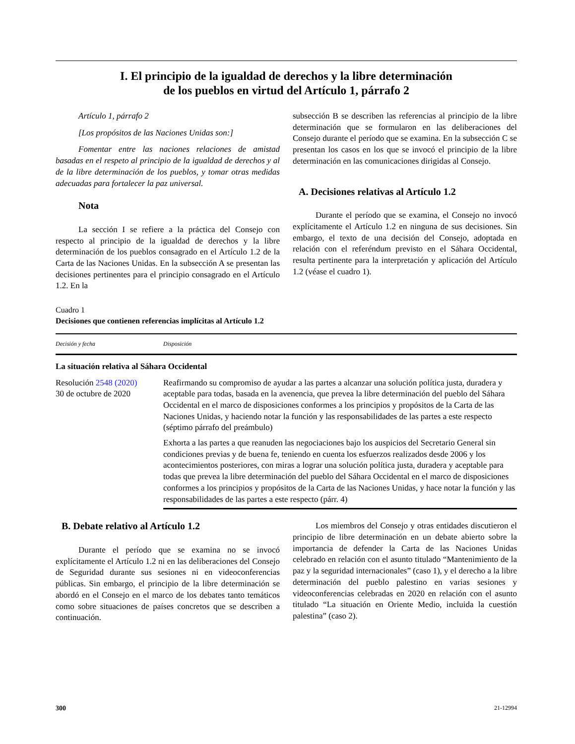I. El principio de la igualdad de derechos y la libre determinación
de los pueblos en virtud del Artículo 1, párrafo 2
Artículo 1, párrafo 2
[Los propósitos de las Naciones Unidas son:]
Fomentar entre las naciones relaciones de amistad basadas en el respeto al principio de la igualdad de derechos y al de la libre determinación de los pueblos, y tomar otras medidas adecuadas para fortalecer la paz universal.
Nota
La sección I se refiere a la práctica del Consejo con respecto al principio de la igualdad de derechos y la libre determinación de los pueblos consagrado en el Artículo 1.2 de la Carta de las Naciones Unidas. En la subsección A se presentan las decisiones pertinentes para el principio consagrado en el Artículo 1.2. En la
subsección B se describen las referencias al principio de la libre determinación que se formularon en las deliberaciones del Consejo durante el período que se examina. En la subsección C se presentan los casos en los que se invocó el principio de la libre determinación en las comunicaciones dirigidas al Consejo.
A. Decisiones relativas al Artículo 1.2
Durante el período que se examina, el Consejo no invocó explícitamente el Artículo 1.2 en ninguna de sus decisiones. Sin embargo, el texto de una decisión del Consejo, adoptada en relación con el referéndum previsto en el Sáhara Occidental, resulta pertinente para la interpretación y aplicación del Artículo 1.2 (véase el cuadro 1).
Cuadro 1
Decisiones que contienen referencias implícitas al Artículo 1.2
| Decisión y fecha | Disposición |
| --- | --- |
| La situación relativa al Sáhara Occidental | |
| Resolución 2548 (2020) 30 de octubre de 2020 | Reafirmando su compromiso de ayudar a las partes a alcanzar una solución política justa, duradera y aceptable para todas, basada en la avenencia, que prevea la libre determinación del pueblo del Sáhara Occidental en el marco de disposiciones conformes a los principios y propósitos de la Carta de las Naciones Unidas, y haciendo notar la función y las responsabilidades de las partes a este respecto (séptimo párrafo del preámbulo) |
| | Exhorta a las partes a que reanuden las negociaciones bajo los auspicios del Secretario General sin condiciones previas y de buena fe, teniendo en cuenta los esfuerzos realizados desde 2006 y los acontecimientos posteriores, con miras a lograr una solución política justa, duradera y aceptable para todas que prevea la libre determinación del pueblo del Sáhara Occidental en el marco de disposiciones conformes a los principios y propósitos de la Carta de las Naciones Unidas, y hace notar la función y las responsabilidades de las partes a este respecto (párr. 4) |
B. Debate relativo al Artículo 1.2
Durante el período que se examina no se invocó explícitamente el Artículo 1.2 ni en las deliberaciones del Consejo de Seguridad durante sus sesiones ni en videoconferencias públicas. Sin embargo, el principio de la libre determinación se abordó en el Consejo en el marco de los debates tanto temáticos como sobre situaciones de países concretos que se describen a continuación.
Los miembros del Consejo y otras entidades discutieron el principio de libre determinación en un debate abierto sobre la importancia de defender la Carta de las Naciones Unidas celebrado en relación con el asunto titulado “Mantenimiento de la paz y la seguridad internacionales” (caso 1), y el derecho a la libre determinación del pueblo palestino en varias sesiones y videoconferencias celebradas en 2020 en relación con el asunto titulado “La situación en Oriente Medio, incluida la cuestión palestina” (caso 2).
300 21-12994